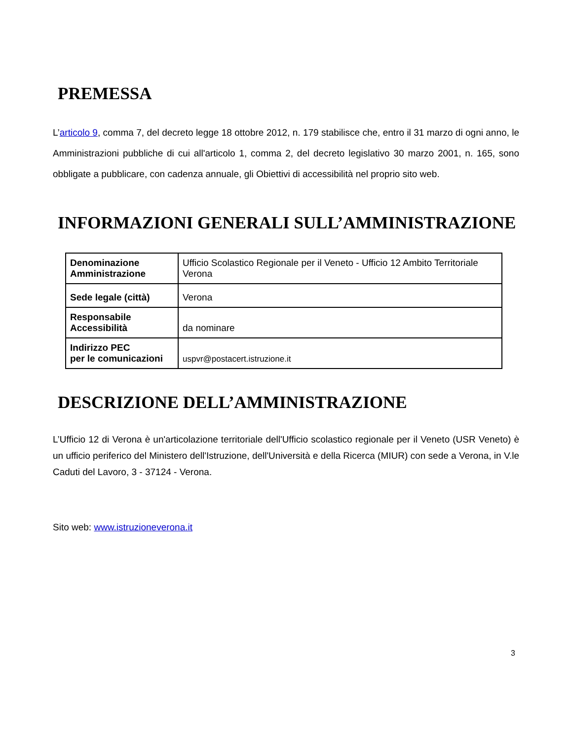PREMESSA
L’articolo 9, comma 7, del decreto legge 18 ottobre 2012, n. 179 stabilisce che, entro il 31 marzo di ogni anno, le Amministrazioni pubbliche di cui all'articolo 1, comma 2, del decreto legislativo 30 marzo 2001, n. 165, sono obbligate a pubblicare, con cadenza annuale, gli Obiettivi di accessibilità nel proprio sito web.
INFORMAZIONI GENERALI SULL’AMMINISTRAZIONE
| Denominazione Amministrazione | Ufficio Scolastico Regionale per il Veneto - Ufficio 12 Ambito Territoriale Verona |
| Sede legale (città) | Verona |
| Responsabile Accessibilità | da nominare |
| Indirizzo PEC per le comunicazioni | uspvr@postacert.istruzione.it |
DESCRIZIONE DELL’AMMINISTRAZIONE
L’Ufficio 12 di Verona è un'articolazione territoriale dell'Ufficio scolastico regionale per il Veneto (USR Veneto) è un ufficio periferico del Ministero dell'Istruzione, dell'Università e della Ricerca (MIUR) con sede a Verona, in V.le Caduti del Lavoro, 3 - 37124 - Verona.
Sito web: www.istruzioneverona.it
3